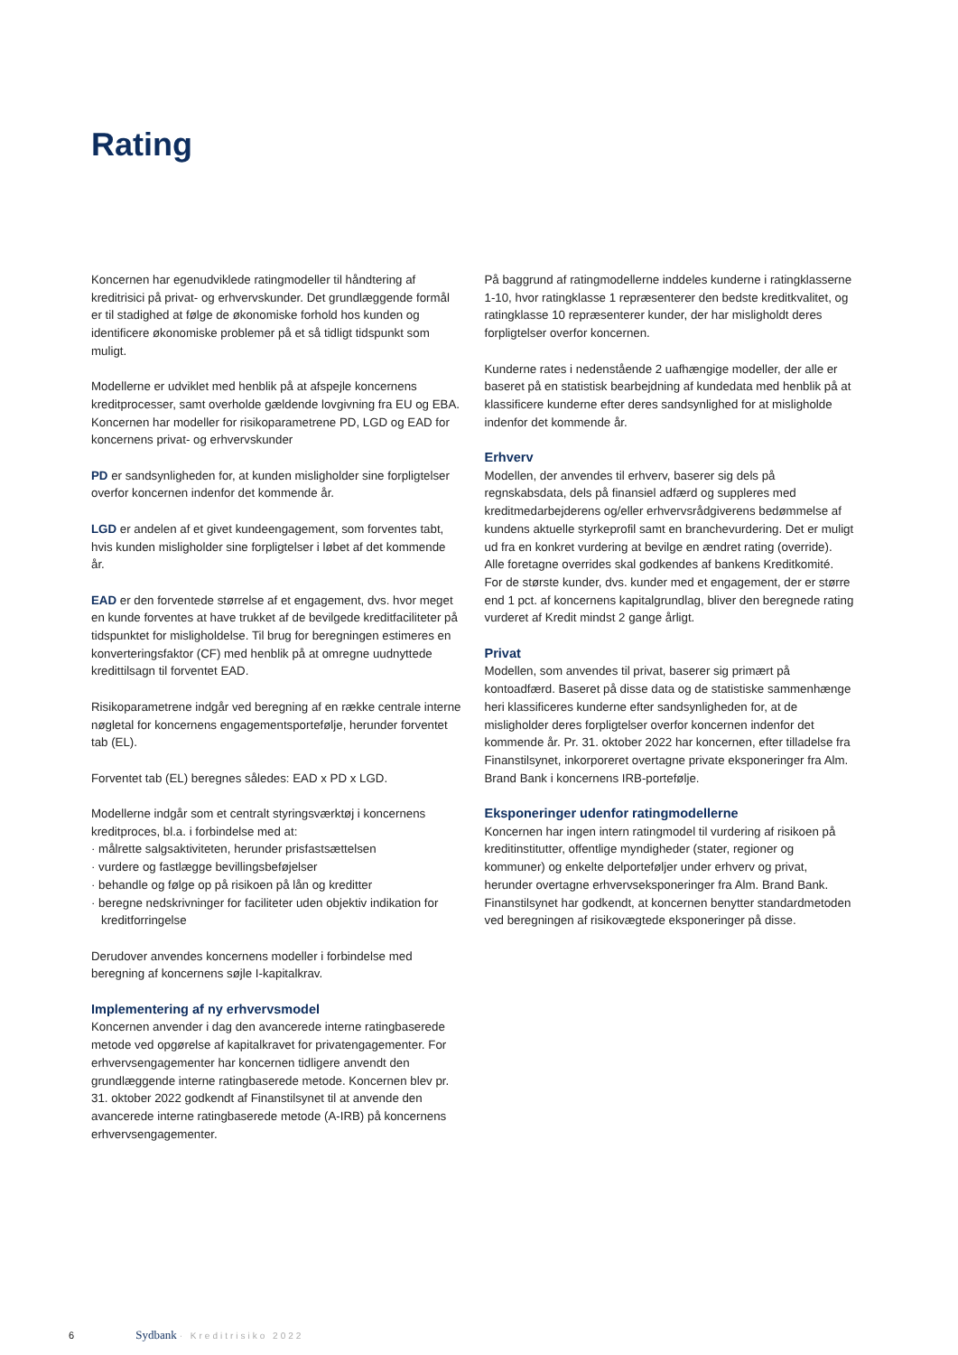Rating
Koncernen har egenudviklede ratingmodeller til håndtering af kreditrisici på privat- og erhvervskunder. Det grundlæggende formål er til stadighed at følge de økonomiske forhold hos kunden og identificere økonomiske problemer på et så tidligt tidspunkt som muligt.
Modellerne er udviklet med henblik på at afspejle koncernens kreditprocesser, samt overholde gældende lovgivning fra EU og EBA. Koncernen har modeller for risikoparametrene PD, LGD og EAD for koncernens privat- og erhvervskunder
PD er sandsynligheden for, at kunden misligholder sine forpligtelser overfor koncernen indenfor det kommende år.
LGD er andelen af et givet kundeengagement, som forventes tabt, hvis kunden misligholder sine forpligtelser i løbet af det kommende år.
EAD er den forventede størrelse af et engagement, dvs. hvor meget en kunde forventes at have trukket af de bevilgede kreditfaciliteter på tidspunktet for misligholdelse. Til brug for beregningen estimeres en konverteringsfaktor (CF) med henblik på at omregne uudnyttede kredittilsagn til forventet EAD.
Risikoparametrene indgår ved beregning af en række centrale interne nøgletal for koncernens engagementsportefølje, herunder forventet tab (EL).
Forventet tab (EL) beregnes således: EAD x PD x LGD.
Modellerne indgår som et centralt styringsværktøj i koncernens kreditproces, bl.a. i forbindelse med at:
· målrette salgsaktiviteten, herunder prisfastsættelsen
· vurdere og fastlægge bevillingsbeføjelser
· behandle og følge op på risikoen på lån og kreditter
· beregne nedskrivninger for faciliteter uden objektiv indikation for kreditforringelse
Derudover anvendes koncernens modeller i forbindelse med beregning af koncernens søjle I-kapitalkrav.
Implementering af ny erhvervsmodel
Koncernen anvender i dag den avancerede interne ratingbaserede metode ved opgørelse af kapitalkravet for privatengagementer. For erhvervsengagementer har koncernen tidligere anvendt den grundlæggende interne ratingbaserede metode. Koncernen blev pr. 31. oktober 2022 godkendt af Finanstilsynet til at anvende den avancerede interne ratingbaserede metode (A-IRB) på koncernens erhvervsengagementer.
På baggrund af ratingmodellerne inddeles kunderne i ratingklasserne 1-10, hvor ratingklasse 1 repræsenterer den bedste kreditkvalitet, og ratingklasse 10 repræsenterer kunder, der har misligholdt deres forpligtelser overfor koncernen.
Kunderne rates i nedenstående 2 uafhængige modeller, der alle er baseret på en statistisk bearbejdning af kundedata med henblik på at klassificere kunderne efter deres sandsynlighed for at misligholde indenfor det kommende år.
Erhverv
Modellen, der anvendes til erhverv, baserer sig dels på regnskabsdata, dels på finansiel adfærd og suppleres med kreditmedarbejderens og/eller erhvervsrådgiverens bedømmelse af kundens aktuelle styrkeprofil samt en branchevurdering. Det er muligt ud fra en konkret vurdering at bevilge en ændret rating (override). Alle foretagne overrides skal godkendes af bankens Kreditkomité. For de største kunder, dvs. kunder med et engagement, der er større end 1 pct. af koncernens kapitalgrundlag, bliver den beregnede rating vurderet af Kredit mindst 2 gange årligt.
Privat
Modellen, som anvendes til privat, baserer sig primært på kontoadfærd. Baseret på disse data og de statistiske sammenhænge heri klassificeres kunderne efter sandsynligheden for, at de misligholder deres forpligtelser overfor koncernen indenfor det kommende år. Pr. 31. oktober 2022 har koncernen, efter tilladelse fra Finanstilsynet, inkorporeret overtagne private eksponeringer fra Alm. Brand Bank i koncernens IRB-portefølje.
Eksponeringer udenfor ratingmodellerne
Koncernen har ingen intern ratingmodel til vurdering af risikoen på kreditinstitutter, offentlige myndigheder (stater, regioner og kommuner) og enkelte delporteføljer under erhverv og privat, herunder overtagne erhvervseksponeringer fra Alm. Brand Bank. Finanstilsynet har godkendt, at koncernen benytter standardmetoden ved beregningen af risikovægtede eksponeringer på disse.
6 Sydbank · Kreditrisiko 2022